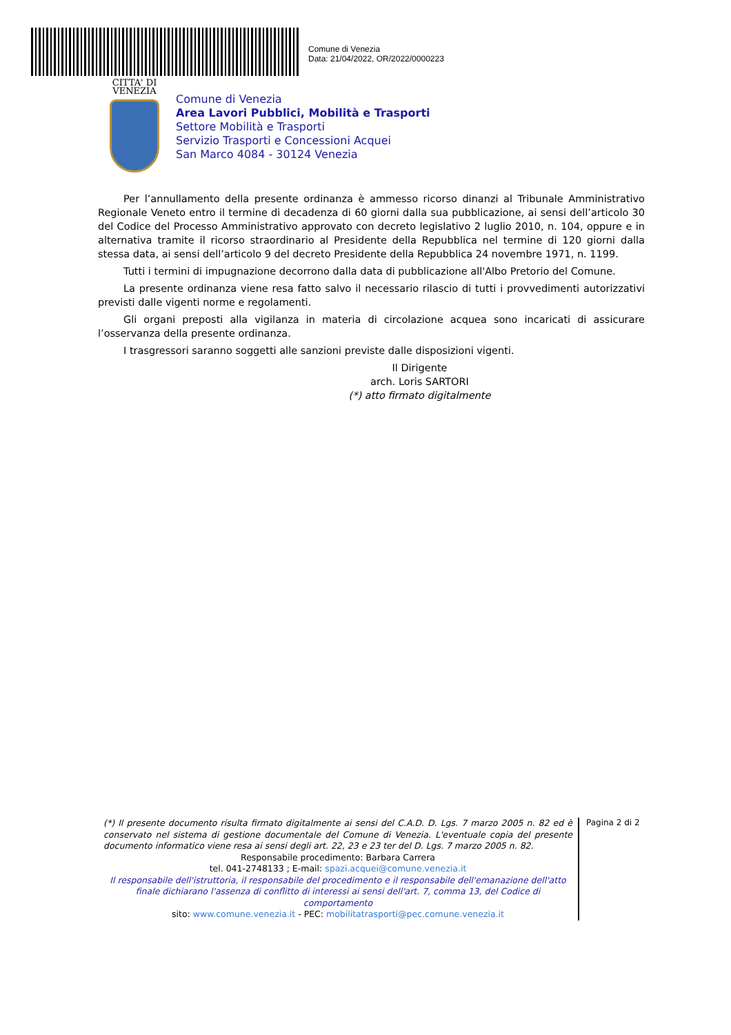Comune di Venezia
Data: 21/04/2022, OR/2022/0000223
CITTA' DI
VENEZIA
Comune di Venezia
Area Lavori Pubblici, Mobilità e Trasporti
Settore Mobilità e Trasporti
Servizio Trasporti e Concessioni Acquei
San Marco 4084 - 30124 Venezia
Per l’annullamento della presente ordinanza è ammesso ricorso dinanzi al Tribunale Amministrativo Regionale Veneto entro il termine di decadenza di 60 giorni dalla sua pubblicazione, ai sensi dell’articolo 30 del Codice del Processo Amministrativo approvato con decreto legislativo 2 luglio 2010, n. 104, oppure e in alternativa tramite il ricorso straordinario al Presidente della Repubblica nel termine di 120 giorni dalla stessa data, ai sensi dell’articolo 9 del decreto Presidente della Repubblica 24 novembre 1971, n. 1199.
Tutti i termini di impugnazione decorrono dalla data di pubblicazione all'Albo Pretorio del Comune.
La presente ordinanza viene resa fatto salvo il necessario rilascio di tutti i provvedimenti autorizzativi previsti dalle vigenti norme e regolamenti.
Gli organi preposti alla vigilanza in materia di circolazione acquea sono incaricati di assicurare l’osservanza della presente ordinanza.
I trasgressori saranno soggetti alle sanzioni previste dalle disposizioni vigenti.
Il Dirigente
arch. Loris SARTORI
(*) atto firmato digitalmente
(*) Il presente documento risulta firmato digitalmente ai sensi del C.A.D. D. Lgs. 7 marzo 2005 n. 82 ed è conservato nel sistema di gestione documentale del Comune di Venezia. L'eventuale copia del presente documento informatico viene resa ai sensi degli art. 22, 23 e 23 ter del D. Lgs. 7 marzo 2005 n. 82.
Responsabile procedimento: Barbara Carrera
tel. 041-2748133 ; E-mail: spazi.acquei@comune.venezia.it
Il responsabile dell'istruttoria, il responsabile del procedimento e il responsabile dell'emanazione dell'atto finale dichiarano l'assenza di conflitto di interessi ai sensi dell'art. 7, comma 13, del Codice di comportamento
sito: www.comune.venezia.it - PEC: mobilitatrasporti@pec.comune.venezia.it
Pagina 2 di 2